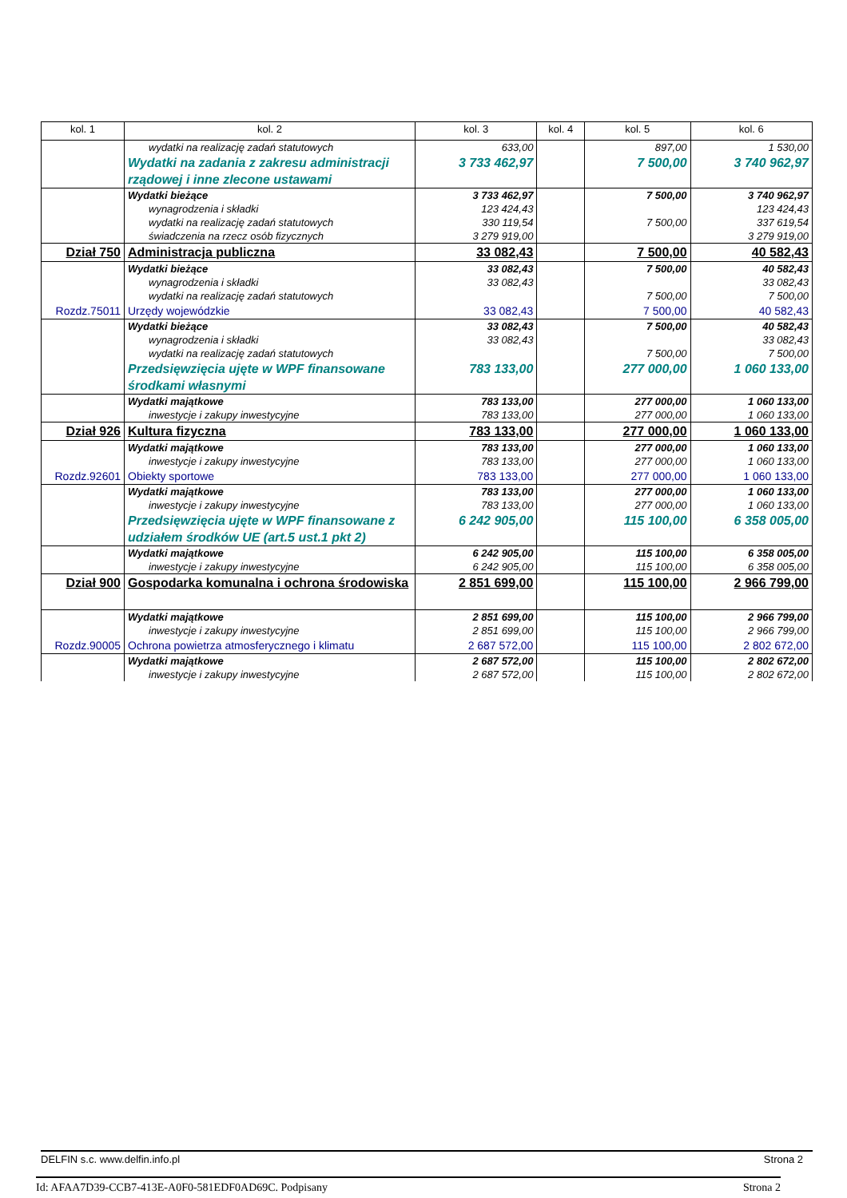| kol. 1 | kol. 2 | kol. 3 | kol. 4 | kol. 5 | kol. 6 |
| --- | --- | --- | --- | --- | --- |
| | wydatki na realizację zadań statutowych | 633,00 | | 897,00 | 1 530,00 |
| | Wydatki na zadania z zakresu administracji rządowej i inne zlecone ustawami | 3 733 462,97 | | 7 500,00 | 3 740 962,97 |
| | Wydatki bieżące wynagrodzenia i składki wydatki na realizację zadań statutowych świadczenia na rzecz osób fizycznych | 3 733 462,97 123 424,43 330 119,54 3 279 919,00 | | 7 500,00 7 500,00 | 3 740 962,97 123 424,43 337 619,54 3 279 919,00 |
| Dział 750 | Administracja publiczna | 33 082,43 | | 7 500,00 | 40 582,43 |
| | Wydatki bieżące wynagrodzenia i składki wydatki na realizację zadań statutowych | 33 082,43 33 082,43 | | 7 500,00 7 500,00 | 40 582,43 33 082,43 7 500,00 |
| Rozdz.75011 | Urzędy wojewódzkie | 33 082,43 | | 7 500,00 | 40 582,43 |
| | Wydatki bieżące wynagrodzenia i składki wydatki na realizację zadań statutowych | 33 082,43 33 082,43 | | 7 500,00 7 500,00 | 40 582,43 33 082,43 7 500,00 |
| | Przedsięwzięcia ujęte w WPF finansowane środkami własnymi | 783 133,00 | | 277 000,00 | 1 060 133,00 |
| | Wydatki majątkowe inwestycje i zakupy inwestycyjne | 783 133,00 783 133,00 | | 277 000,00 277 000,00 | 1 060 133,00 1 060 133,00 |
| Dział 926 | Kultura fizyczna | 783 133,00 | | 277 000,00 | 1 060 133,00 |
| | Wydatki majątkowe inwestycje i zakupy inwestycyjne | 783 133,00 783 133,00 | | 277 000,00 277 000,00 | 1 060 133,00 1 060 133,00 |
| Rozdz.92601 | Obiekty sportowe | 783 133,00 | | 277 000,00 | 1 060 133,00 |
| | Wydatki majątkowe inwestycje i zakupy inwestycyjne | 783 133,00 783 133,00 | | 277 000,00 277 000,00 | 1 060 133,00 1 060 133,00 |
| | Przedsięwzięcia ujęte w WPF finansowane z udziałem środków UE (art.5 ust.1 pkt 2) | 6 242 905,00 | | 115 100,00 | 6 358 005,00 |
| | Wydatki majątkowe inwestycje i zakupy inwestycyjne | 6 242 905,00 6 242 905,00 | | 115 100,00 115 100,00 | 6 358 005,00 6 358 005,00 |
| Dział 900 | Gospodarka komunalna i ochrona środowiska | 2 851 699,00 | | 115 100,00 | 2 966 799,00 |
| | Wydatki majątkowe inwestycje i zakupy inwestycyjne | 2 851 699,00 2 851 699,00 | | 115 100,00 115 100,00 | 2 966 799,00 2 966 799,00 |
| Rozdz.90005 | Ochrona powietrza atmosferycznego i klimatu | 2 687 572,00 | | 115 100,00 | 2 802 672,00 |
| | Wydatki majątkowe inwestycje i zakupy inwestycyjne | 2 687 572,00 2 687 572,00 | | 115 100,00 115 100,00 | 2 802 672,00 2 802 672,00 |
DELFIN s.c. www.delfin.info.pl Strona 2
Id: AFAA7D39-CCB7-413E-A0F0-581EDF0AD69C. Podpisany Strona 2